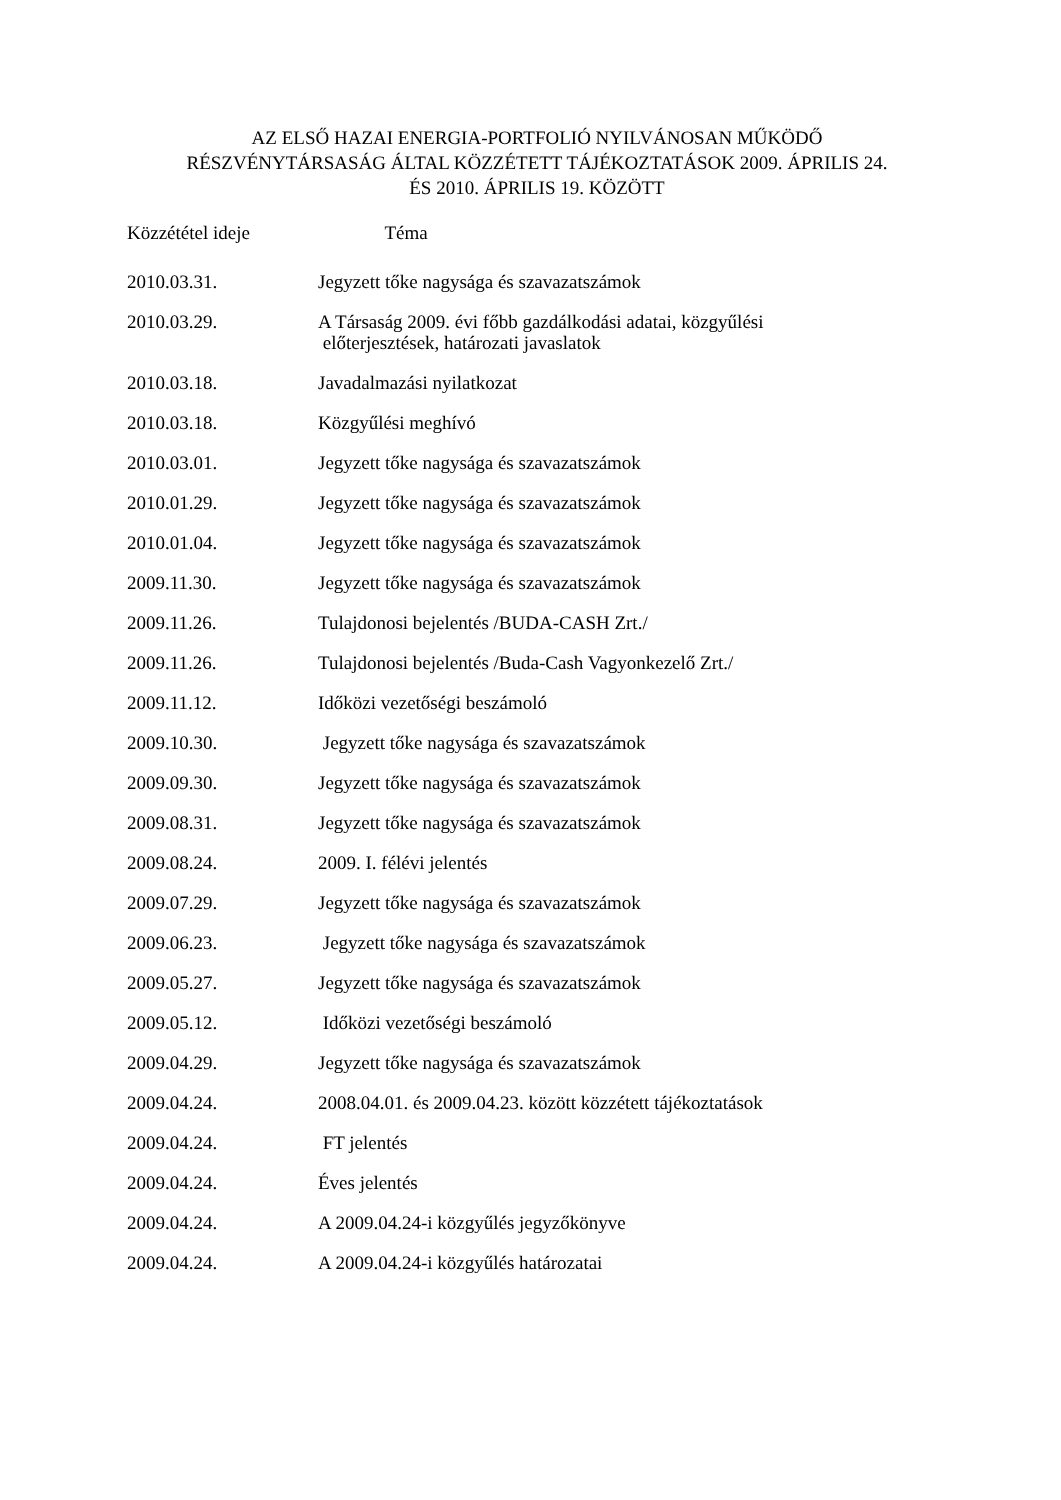AZ ELSŐ HAZAI ENERGIA-PORTFOLIÓ NYILVÁNOSAN MŰKÖDŐ
RÉSZVÉNYTÁRSASÁG ÁLTAL KÖZZÉTETT TÁJÉKOZTATÁSOK 2009. ÁPRILIS 24.
ÉS 2010. ÁPRILIS 19. KÖZÖTT
| Közzététel ideje | Téma |
| --- | --- |
| 2010.03.31. | Jegyzett tőke nagysága és szavazatszámok |
| 2010.03.29. | A Társaság 2009. évi főbb gazdálkodási adatai, közgyűlési előterjesztések, határozati javaslatok |
| 2010.03.18. | Javadalmazási nyilatkozat |
| 2010.03.18. | Közgyűlési meghívó |
| 2010.03.01. | Jegyzett tőke nagysága és szavazatszámok |
| 2010.01.29. | Jegyzett tőke nagysága és szavazatszámok |
| 2010.01.04. | Jegyzett tőke nagysága és szavazatszámok |
| 2009.11.30. | Jegyzett tőke nagysága és szavazatszámok |
| 2009.11.26. | Tulajdonosi bejelentés /BUDA-CASH Zrt./ |
| 2009.11.26. | Tulajdonosi bejelentés /Buda-Cash Vagyonkezelő Zrt./ |
| 2009.11.12. | Időközi vezetőségi beszámoló |
| 2009.10.30. | Jegyzett tőke nagysága és szavazatszámok |
| 2009.09.30. | Jegyzett tőke nagysága és szavazatszámok |
| 2009.08.31. | Jegyzett tőke nagysága és szavazatszámok |
| 2009.08.24. | 2009. I. félévi jelentés |
| 2009.07.29. | Jegyzett tőke nagysága és szavazatszámok |
| 2009.06.23. | Jegyzett tőke nagysága és szavazatszámok |
| 2009.05.27. | Jegyzett tőke nagysága és szavazatszámok |
| 2009.05.12. | Időközi vezetőségi beszámoló |
| 2009.04.29. | Jegyzett tőke nagysága és szavazatszámok |
| 2009.04.24. | 2008.04.01. és 2009.04.23. között közzétett tájékoztatások |
| 2009.04.24. | FT jelentés |
| 2009.04.24. | Éves jelentés |
| 2009.04.24. | A 2009.04.24-i közgyűlés jegyzőkönyve |
| 2009.04.24. | A 2009.04.24-i közgyűlés határozatai |